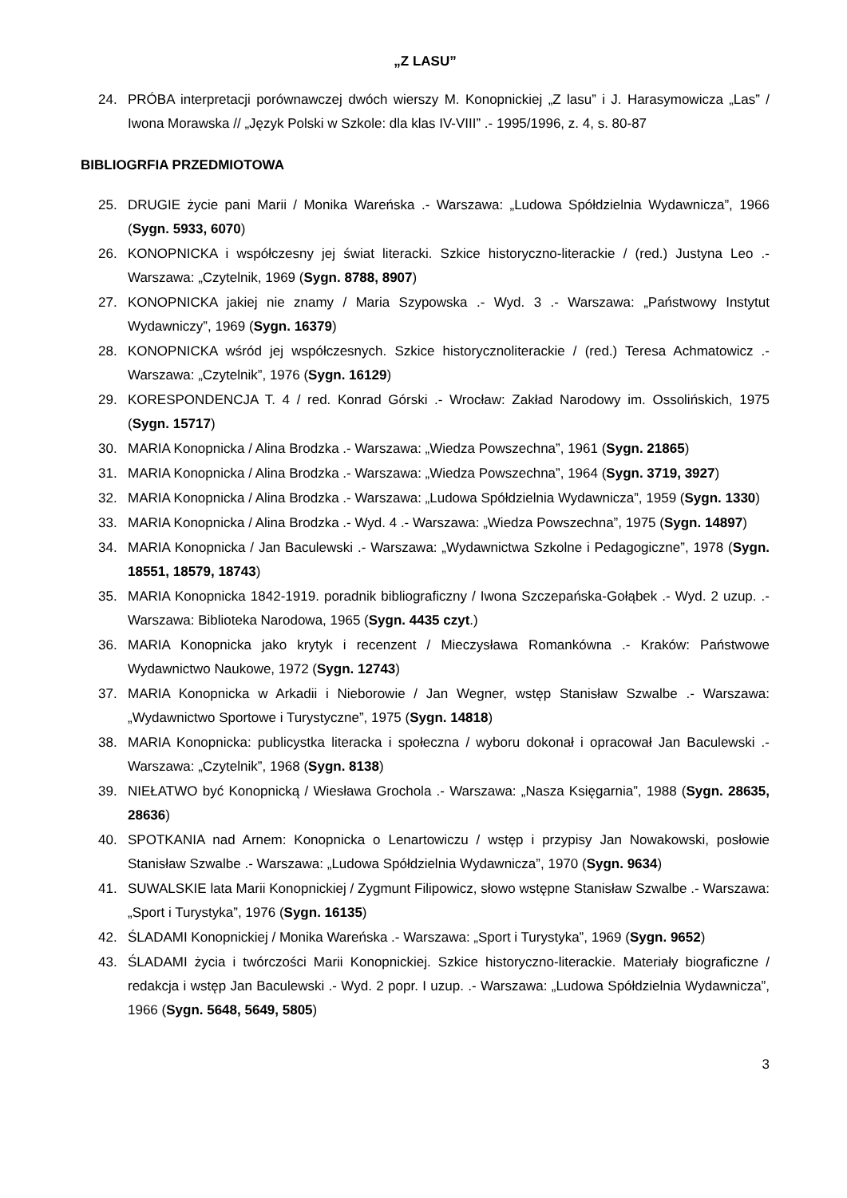„Z LASU”
24. PRÓBA interpretacji porównawczej dwóch wierszy M. Konopnickiej „Z lasu” i J. Harasymowicza „Las” / Iwona Morawska // „Język Polski w Szkole: dla klas IV-VIII” .- 1995/1996, z. 4, s. 80-87
BIBLIOGRFIA PRZEDMIOTOWA
25. DRUGIE życie pani Marii / Monika Wareńska .- Warszawa: „Ludowa Spółdzielnia Wydawnicza”, 1966 (Sygn. 5933, 6070)
26. KONOPNICKA i współczesny jej świat literacki. Szkice historyczno-literackie / (red.) Justyna Leo .- Warszawa: „Czytelnik, 1969 (Sygn. 8788, 8907)
27. KONOPNICKA jakiej nie znamy / Maria Szypowska .- Wyd. 3 .- Warszawa: „Państwowy Instytut Wydawniczy”, 1969 (Sygn. 16379)
28. KONOPNICKA wśród jej współczesnych. Szkice historycznoliterackie / (red.) Teresa Achmatowicz .- Warszawa: „Czytelnik”, 1976 (Sygn. 16129)
29. KORESPONDENCJA T. 4 / red. Konrad Górski .- Wrocław: Zakład Narodowy im. Ossolińskich, 1975 (Sygn. 15717)
30. MARIA Konopnicka / Alina Brodzka .- Warszawa: „Wiedza Powszechna”, 1961 (Sygn. 21865)
31. MARIA Konopnicka / Alina Brodzka .- Warszawa: „Wiedza Powszechna”, 1964 (Sygn. 3719, 3927)
32. MARIA Konopnicka / Alina Brodzka .- Warszawa: „Ludowa Spółdzielnia Wydawnicza”, 1959 (Sygn. 1330)
33. MARIA Konopnicka / Alina Brodzka .- Wyd. 4 .- Warszawa: „Wiedza Powszechna”, 1975 (Sygn. 14897)
34. MARIA Konopnicka / Jan Baculewski .- Warszawa: „Wydawnictwa Szkolne i Pedagogiczne”, 1978 (Sygn. 18551, 18579, 18743)
35. MARIA Konopnicka 1842-1919. poradnik bibliograficzny / Iwona Szczepańska-Gołąbek .- Wyd. 2 uzup. .- Warszawa: Biblioteka Narodowa, 1965 (Sygn. 4435 czyt.)
36. MARIA Konopnicka jako krytyk i recenzent / Mieczysława Romankówna .- Kraków: Państwowe Wydawnictwo Naukowe, 1972 (Sygn. 12743)
37. MARIA Konopnicka w Arkadii i Nieborowie / Jan Wegner, wstęp Stanisław Szwalbe .- Warszawa: „Wydawnictwo Sportowe i Turystyczne”, 1975 (Sygn. 14818)
38. MARIA Konopnicka: publicystka literacka i społeczna / wyboru dokonał i opracował Jan Baculewski .- Warszawa: „Czytelnik”, 1968 (Sygn. 8138)
39. NIEŁATWO być Konopnicką / Wiesława Grochola .- Warszawa: „Nasza Księgarnia”, 1988 (Sygn. 28635, 28636)
40. SPOTKANIA nad Arnem: Konopnicka o Lenartowiczu / wstęp i przypisy Jan Nowakowski, posłowie Stanisław Szwalbe .- Warszawa: „Ludowa Spółdzielnia Wydawnicza”, 1970 (Sygn. 9634)
41. SUWALSKIE lata Marii Konopnickiej / Zygmunt Filipowicz, słowo wstępne Stanisław Szwalbe .- Warszawa: „Sport i Turystyka”, 1976 (Sygn. 16135)
42. ŚLADAMI Konopnickiej / Monika Wareńska .- Warszawa: „Sport i Turystyka”, 1969 (Sygn. 9652)
43. ŚLADAMI życia i twórczości Marii Konopnickiej. Szkice historyczno-literackie. Materiały biograficzne / redakcja i wstęp Jan Baculewski .- Wyd. 2 popr. I uzup. .- Warszawa: „Ludowa Spółdzielnia Wydawnicza”, 1966 (Sygn. 5648, 5649, 5805)
3